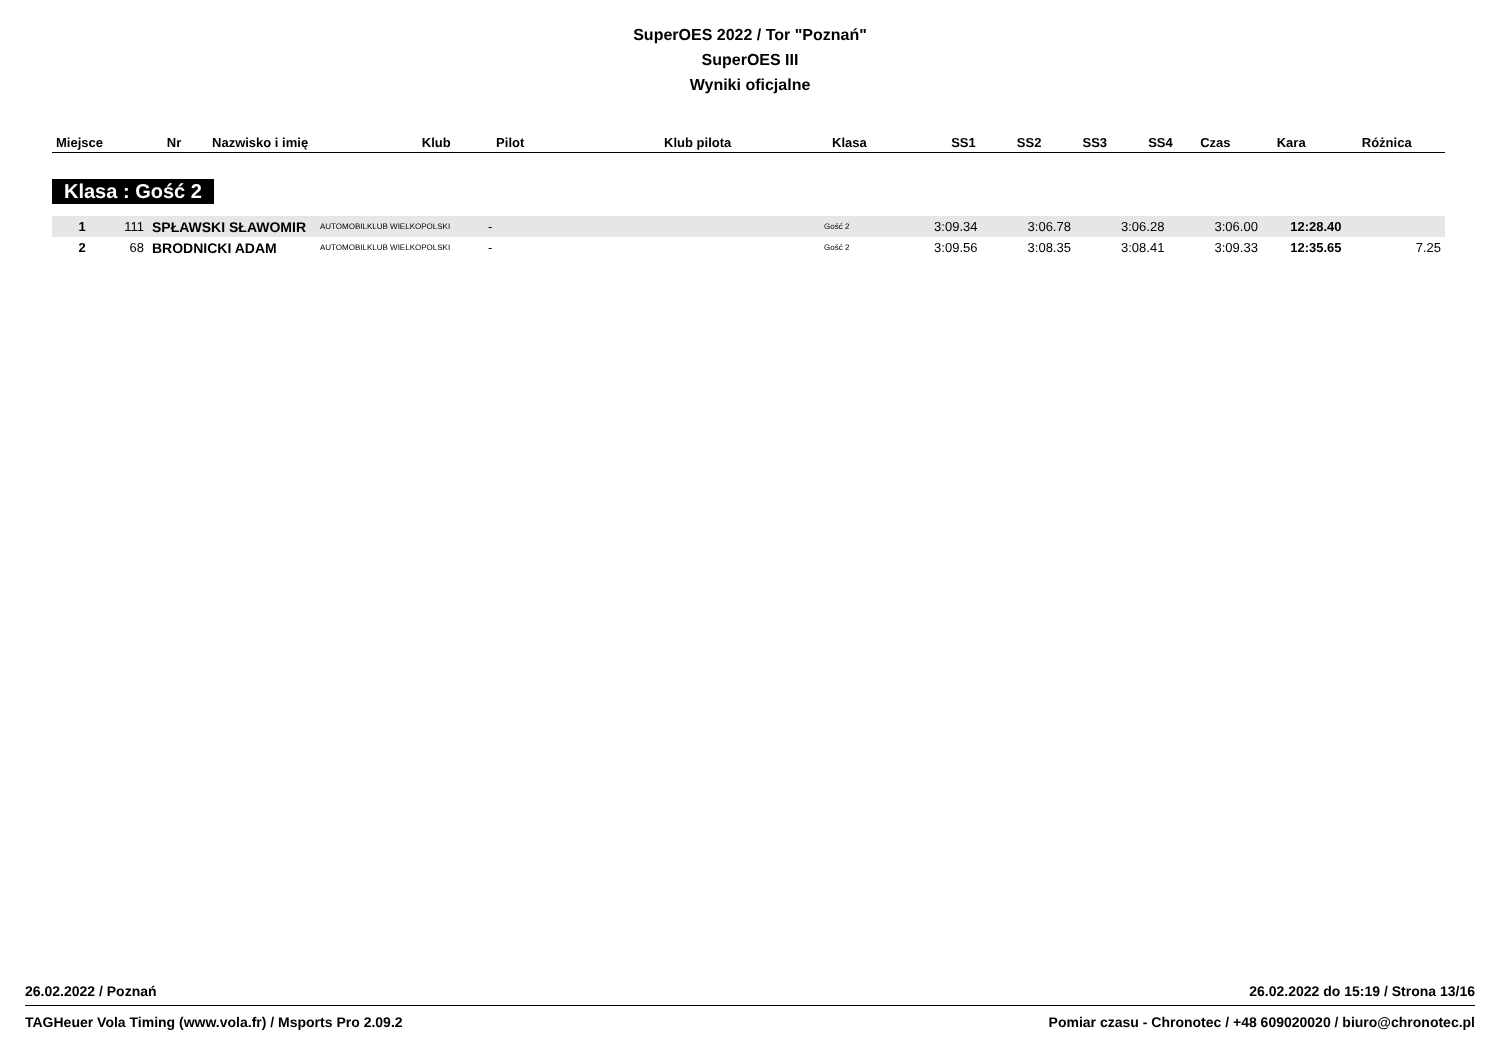SuperOES 2022 / Tor "Poznań"
SuperOES III
Wyniki oficjalne
| Miejsce | Nr | Nazwisko i imię | Klub | Pilot | Klub pilota | Klasa | SS1 | SS2 | SS3 | SS4 | Czas | Kara | Różnica |
| --- | --- | --- | --- | --- | --- | --- | --- | --- | --- | --- | --- | --- | --- |
Klasa : Gość 2
| 1 | 111 | SPŁAWSKI SŁAWOMIR | AUTOMOBILKLUB WIELKOPOLSKI | - | | Gość 2 | 3:09.34 | 3:06.78 | 3:06.28 | 3:06.00 | 12:28.40 | | |
| 2 | 68 | BRODNICKI ADAM | AUTOMOBILKLUB WIELKOPOLSKI | - | | Gość 2 | 3:09.56 | 3:08.35 | 3:08.41 | 3:09.33 | 12:35.65 | | 7.25 |
26.02.2022 / Poznań 26.02.2022 do 15:19 / Strona 13/16
TAGHeuer Vola Timing (www.vola.fr) / Msports Pro 2.09.2 Pomiar czasu - Chronotec / +48 609020020 / biuro@chronotec.pl